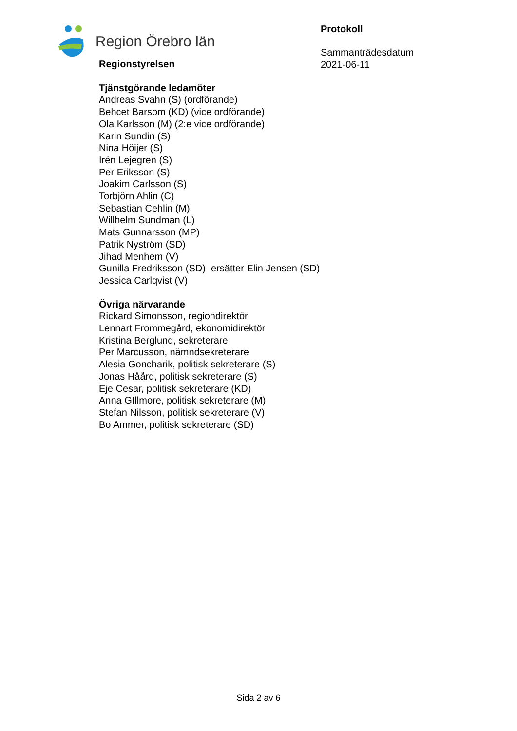Region Örebro län
Protokoll
Sammanträdesdatum
2021-06-11
Regionstyrelsen
Tjänstgörande ledamöter
Andreas Svahn (S) (ordförande)
Behcet Barsom (KD) (vice ordförande)
Ola Karlsson (M) (2:e vice ordförande)
Karin Sundin (S)
Nina Höijer (S)
Irén Lejegren (S)
Per Eriksson (S)
Joakim Carlsson (S)
Torbjörn Ahlin (C)
Sebastian Cehlin (M)
Willhelm Sundman (L)
Mats Gunnarsson (MP)
Patrik Nyström (SD)
Jihad Menhem (V)
Gunilla Fredriksson (SD) ersätter Elin Jensen (SD)
Jessica Carlqvist (V)
Övriga närvarande
Rickard Simonsson, regiondirektör
Lennart Frommegård, ekonomidirektör
Kristina Berglund, sekreterare
Per Marcusson, nämndsekreterare
Alesia Goncharik, politisk sekreterare (S)
Jonas Håård, politisk sekreterare (S)
Eje Cesar, politisk sekreterare (KD)
Anna GIllmore, politisk sekreterare (M)
Stefan Nilsson, politisk sekreterare (V)
Bo Ammer, politisk sekreterare (SD)
Sida 2 av 6